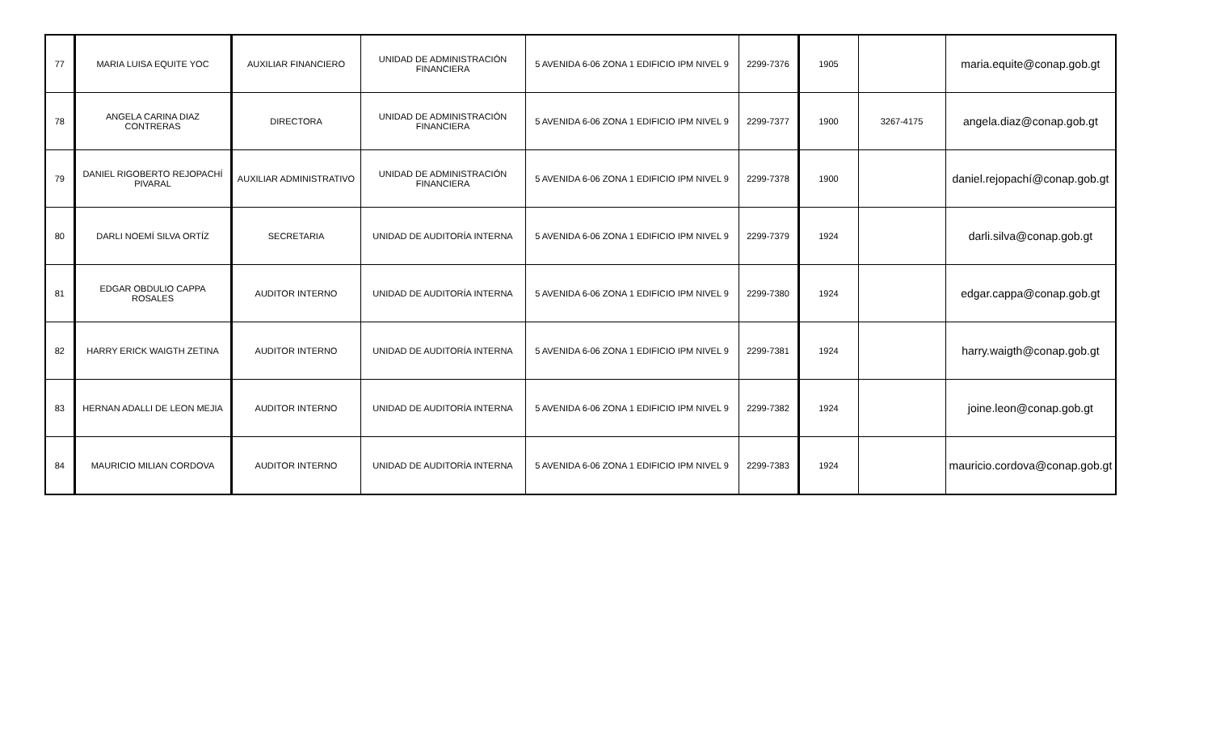| 77 | MARIA LUISA EQUITE YOC | AUXILIAR FINANCIERO | UNIDAD DE ADMINISTRACIÓN FINANCIERA | 5 AVENIDA 6-06 ZONA 1 EDIFICIO IPM NIVEL 9 | 2299-7376 | 1905 | | maria.equite@conap.gob.gt |
| 78 | ANGELA CARINA DIAZ CONTRERAS | DIRECTORA | UNIDAD DE ADMINISTRACIÓN FINANCIERA | 5 AVENIDA 6-06 ZONA 1 EDIFICIO IPM NIVEL 9 | 2299-7377 | 1900 | 3267-4175 | angela.diaz@conap.gob.gt |
| 79 | DANIEL RIGOBERTO REJOPACHÍ PIVARAL | AUXILIAR ADMINISTRATIVO | UNIDAD DE ADMINISTRACIÓN FINANCIERA | 5 AVENIDA 6-06 ZONA 1 EDIFICIO IPM NIVEL 9 | 2299-7378 | 1900 | | daniel.rejopachí@conap.gob.gt |
| 80 | DARLI NOEMÍ SILVA ORTÍZ | SECRETARIA | UNIDAD DE AUDITORÍA INTERNA | 5 AVENIDA 6-06 ZONA 1 EDIFICIO IPM NIVEL 9 | 2299-7379 | 1924 | | darli.silva@conap.gob.gt |
| 81 | EDGAR OBDULIO CAPPA ROSALES | AUDITOR INTERNO | UNIDAD DE AUDITORÍA INTERNA | 5 AVENIDA 6-06 ZONA 1 EDIFICIO IPM NIVEL 9 | 2299-7380 | 1924 | | edgar.cappa@conap.gob.gt |
| 82 | HARRY ERICK WAIGTH ZETINA | AUDITOR INTERNO | UNIDAD DE AUDITORÍA INTERNA | 5 AVENIDA 6-06 ZONA 1 EDIFICIO IPM NIVEL 9 | 2299-7381 | 1924 | | harry.waigth@conap.gob.gt |
| 83 | HERNAN ADALLI DE LEON MEJIA | AUDITOR INTERNO | UNIDAD DE AUDITORÍA INTERNA | 5 AVENIDA 6-06 ZONA 1 EDIFICIO IPM NIVEL 9 | 2299-7382 | 1924 | | joine.leon@conap.gob.gt |
| 84 | MAURICIO MILIAN CORDOVA | AUDITOR INTERNO | UNIDAD DE AUDITORÍA INTERNA | 5 AVENIDA 6-06 ZONA 1 EDIFICIO IPM NIVEL 9 | 2299-7383 | 1924 | | mauricio.cordova@conap.gob.gt |